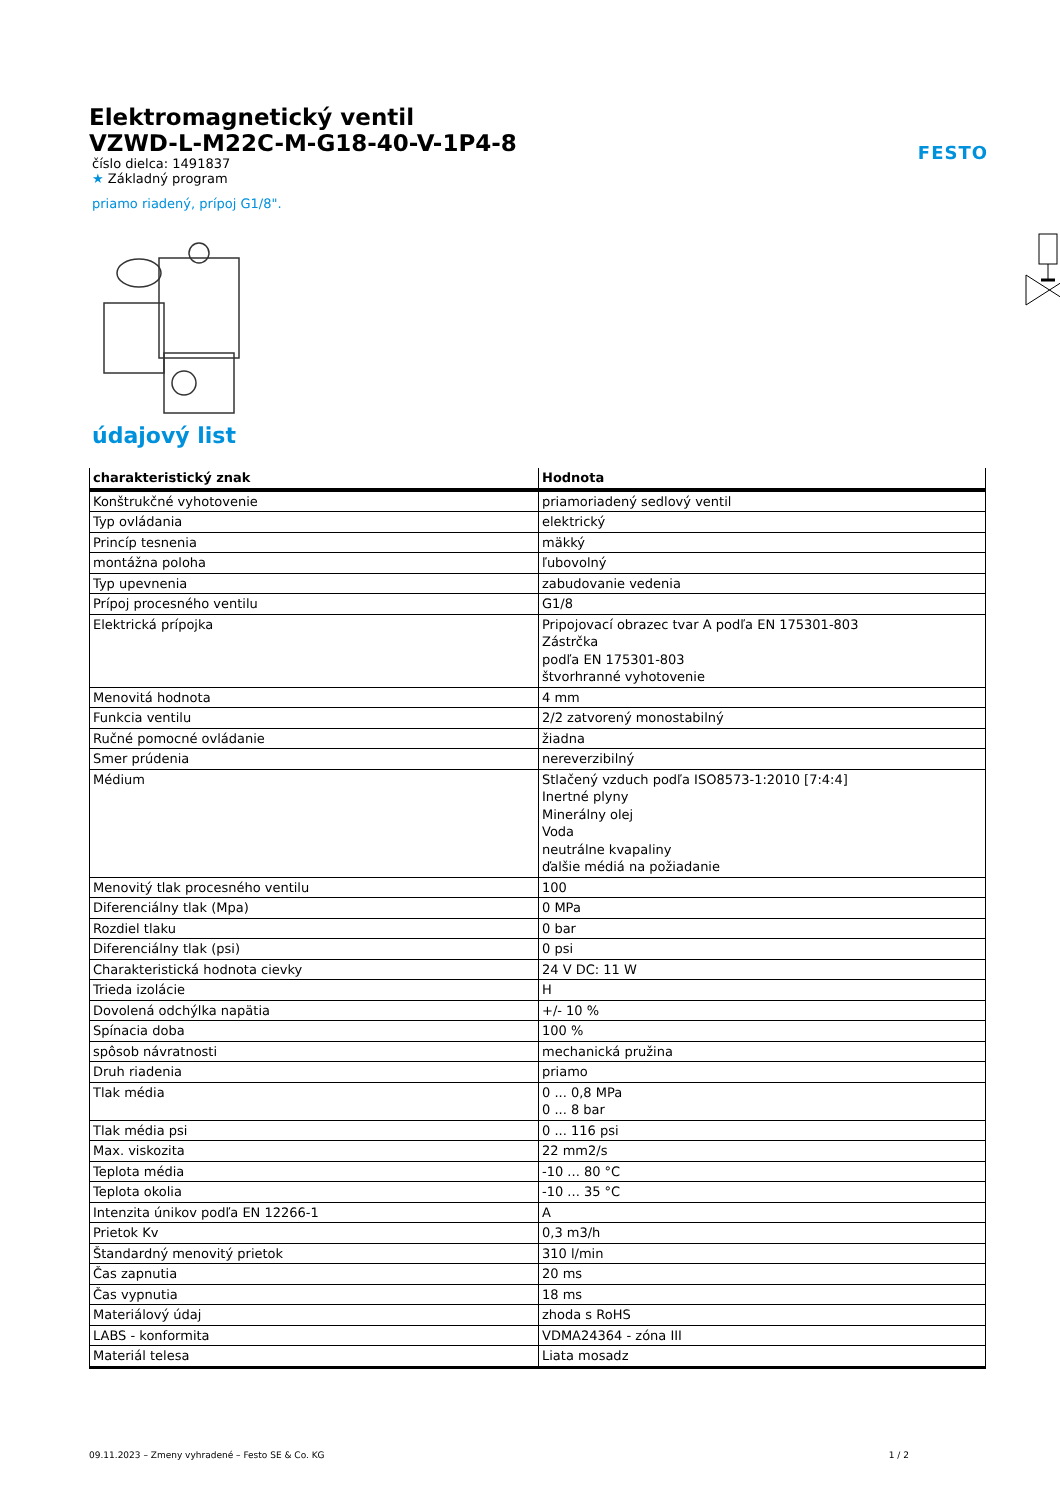FESTO
Elektromagnetický ventil
VZWD-L-M22C-M-G18-40-V-1P4-8
číslo dielca: 1491837
★ Základný program
priamo riadený, prípoj G1/8".
údajový list
| charakteristický znak | Hodnota |
| --- | --- |
| Konštrukčné vyhotovenie | priamoriadený sedlový ventil |
| Typ ovládania | elektrický |
| Princíp tesnenia | mäkký |
| montážna poloha | ľubovolný |
| Typ upevnenia | zabudovanie vedenia |
| Prípoj procesného ventilu | G1/8 |
| Elektrická prípojka | Pripojovací obrazec tvar A podľa EN 175301-803 Zástrčka podľa EN 175301-803 štvorhranné vyhotovenie |
| Menovitá hodnota | 4 mm |
| Funkcia ventilu | 2/2 zatvorený monostabilný |
| Ručné pomocné ovládanie | žiadna |
| Smer prúdenia | nereverzibilný |
| Médium | Stlačený vzduch podľa ISO8573-1:2010 [7:4:4] Inertné plyny Minerálny olej Voda neutrálne kvapaliny ďalšie médiá na požiadanie |
| Menovitý tlak procesného ventilu | 100 |
| Diferenciálny tlak (Mpa) | 0 MPa |
| Rozdiel tlaku | 0 bar |
| Diferenciálny tlak (psi) | 0 psi |
| Charakteristická hodnota cievky | 24 V DC: 11 W |
| Trieda izolácie | H |
| Dovolená odchýlka napätia | +/- 10 % |
| Spínacia doba | 100 % |
| spôsob návratnosti | mechanická pružina |
| Druh riadenia | priamo |
| Tlak média | 0 ... 0,8 MPa 0 ... 8 bar |
| Tlak média psi | 0 ... 116 psi |
| Max. viskozita | 22 mm2/s |
| Teplota média | -10 ... 80 °C |
| Teplota okolia | -10 ... 35 °C |
| Intenzita únikov podľa EN 12266-1 | A |
| Prietok Kv | 0,3 m3/h |
| Štandardný menovitý prietok | 310 l/min |
| Čas zapnutia | 20 ms |
| Čas vypnutia | 18 ms |
| Materiálový údaj | zhoda s RoHS |
| LABS - konformita | VDMA24364 - zóna III |
| Materiál telesa | Liata mosadz |
09.11.2023 – Zmeny vyhradené – Festo SE & Co. KG 1 / 2